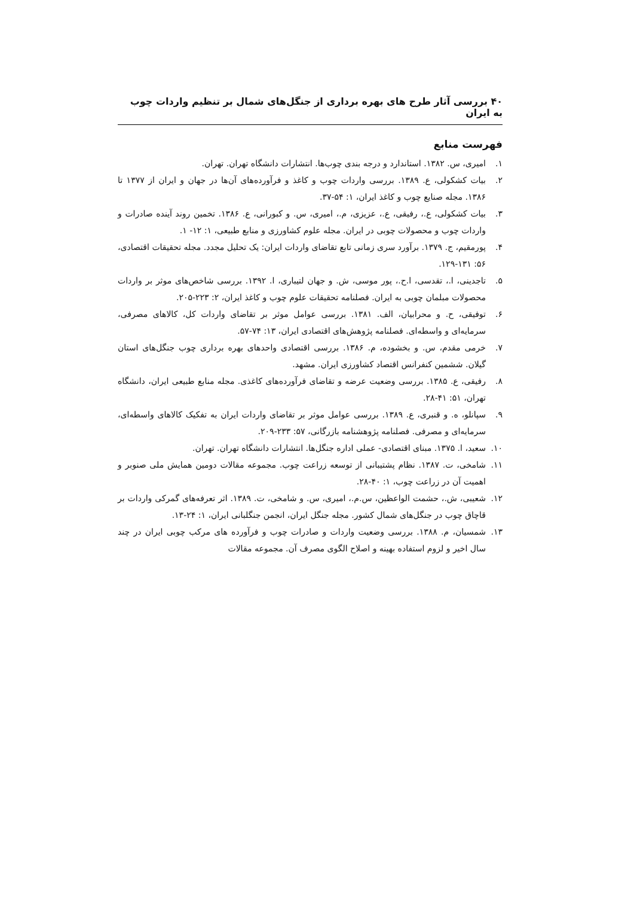۴۰ بررسی آثار طرح های بهره برداری از جنگل‌های شمال بر تنظیم واردات چوب به ایران
فهرست منابع
۱. امیری، س. ۱۳۸۲. استاندارد و درجه بندی چوب‌ها. انتشارات دانشگاه تهران. تهران.
۲. بیات کشکولی، ع. ۱۳۸۹. بررسی واردات چوب و کاغذ و فرآورده‌های آن‌ها در جهان و ایران از ۱۳۷۷ تا ۱۳۸۶. مجله صنایع چوب و کاغذ ایران، ۱: ۵۴-۳۷.
۳. بیات کشکولی، ع.، رفیقی، ع.، عزیزی، م.، امیری، س. و کبورانی، ع. ۱۳۸۶. تخمین روند آینده صادرات و واردات چوب و محصولات چوبی در ایران. مجله علوم کشاورزی و منابع طبیعی، ۱: ۱۲- ۱.
۴. پورمقیم، ج. ۱۳۷۹. برآورد سری زمانی تابع تقاضای واردات ایران: یک تحلیل مجدد. مجله تحقیقات اقتصادی، ۵۶: ۱۳۱-۱۲۹.
۵. تاجدینی، ا.، تقدسی، ا.ح.، پور موسی، ش. و جهان لتیباری، ا. ۱۳۹۲. بررسی شاخص‌های موثر بر واردات محصولات مبلمان چوبی به ایران. فصلنامه تحقیقات علوم چوب و کاغذ ایران، ۲: ۲۲۳-۲۰۵.
۶. توفیقی، ح. و محرابیان، الف. ۱۳۸۱. بررسی عوامل موثر بر تقاضای واردات کل، کالاهای مصرفی، سرمایه‌ای و واسطه‌ای. فصلنامه پژوهش‌های اقتصادی ایران، ۱۳: ۷۴-۵۷.
۷. خرمی مقدم، س. و بخشوده، م. ۱۳۸۶. بررسی اقتصادی واحدهای بهره برداری چوب جنگل‌های استان گیلان. ششمین کنفرانس اقتصاد کشاورزی ایران. مشهد.
۸. رفیقی، ع. ۱۳۸۵. بررسی وضعیت عرضه و تقاضای فرآورده‌های کاغذی. مجله منابع طبیعی ایران، دانشگاه تهران، ۵۱: ۴۱-۲۸.
۹. سپانلو، ه. و قنبری، ع. ۱۳۸۹. بررسی عوامل موثر بر تقاضای واردات ایران به تفکیک کالاهای واسطه‌ای، سرمایه‌ای و مصرفی. فصلنامه پژوهشنامه بازرگانی، ۵۷: ۲۳۳-۲۰۹.
۱۰. سعید، ا. ۱۳۷۵. مبنای اقتصادی- عملی اداره جنگل‌ها. انتشارات دانشگاه تهران. تهران.
۱۱. شامخی، ت. ۱۳۸۷. نظام پشتیبانی از توسعه زراعت چوب. مجموعه مقالات دومین همایش ملی صنوبر و اهمیت آن در زراعت چوب، ۱: ۴۰-۲۸.
۱۲. شعیبی، ش.، حشمت الواعظین، س.م.، امیری، س. و شامخی، ت. ۱۳۸۹. اثر تعرفه‌های گمرکی واردات بر قاچاق چوب در جنگل‌های شمال کشور. مجله جنگل ایران، انجمن جنگلبانی ایران، ۱: ۲۴-۱۳.
۱۳. شمسیان، م. ۱۳۸۸. بررسی وضعیت واردات و صادرات چوب و فرآورده های مرکب چوبی ایران در چند سال اخیر و لزوم استفاده بهینه و اصلاح الگوی مصرف آن. مجموعه مقالات